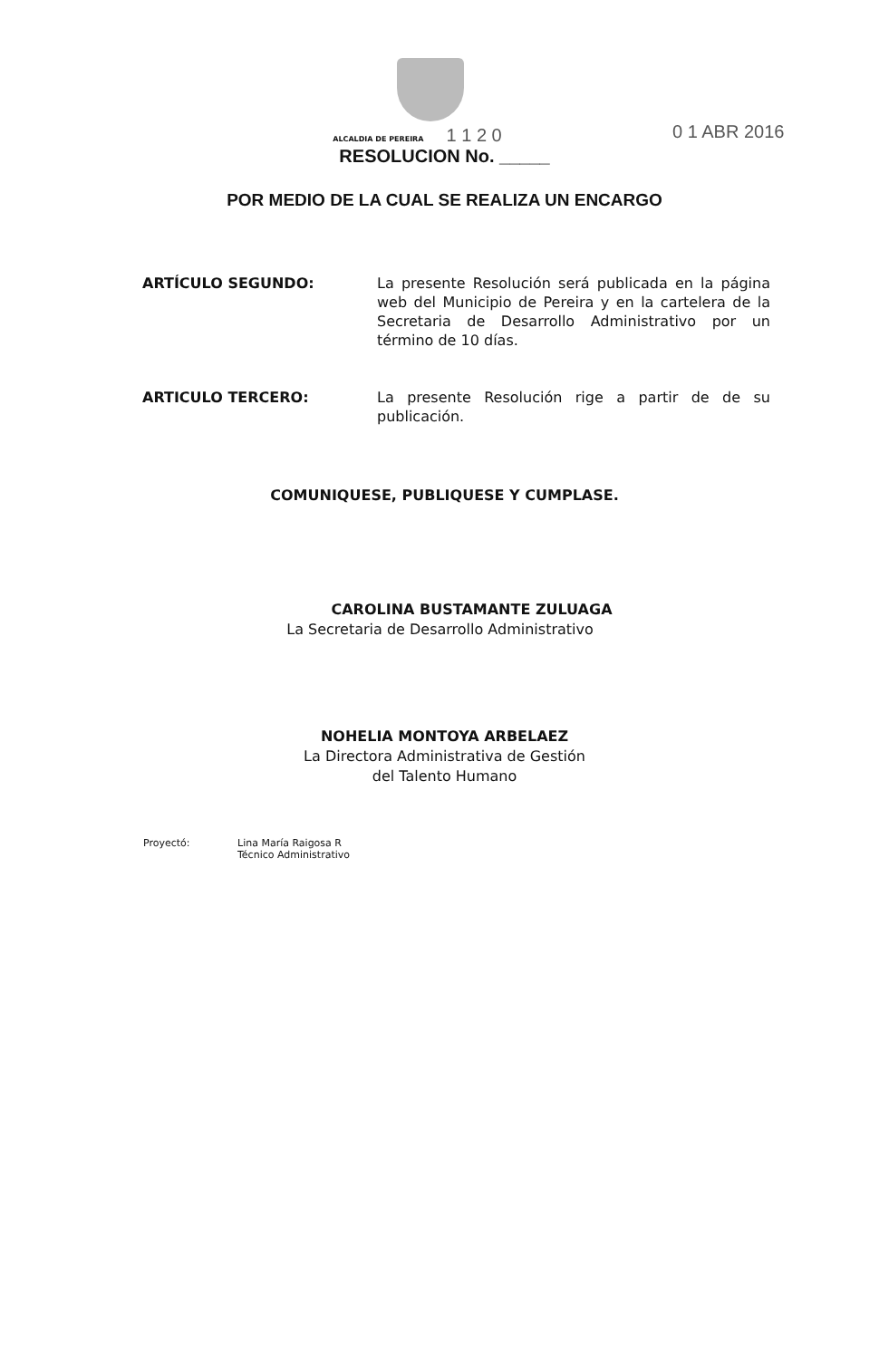ALCALDIA DE PEREIRA 1 1 2 0
0 1 ABR 2016
RESOLUCION No. _____
POR MEDIO DE LA CUAL SE REALIZA UN ENCARGO
ARTÍCULO SEGUNDO: La presente Resolución será publicada en la página web del Municipio de Pereira y en la cartelera de la Secretaria de Desarrollo Administrativo por un término de 10 días.
ARTICULO TERCERO: La presente Resolución rige a partir de de su publicación.
COMUNIQUESE, PUBLIQUESE Y CUMPLASE.
CAROLINA BUSTAMANTE ZULUAGA
La Secretaria de Desarrollo Administrativo
NOHELIA MONTOYA ARBELAEZ
La Directora Administrativa de Gestión
del Talento Humano
Proyectó: Lina María Raigosa R
Técnico Administrativo